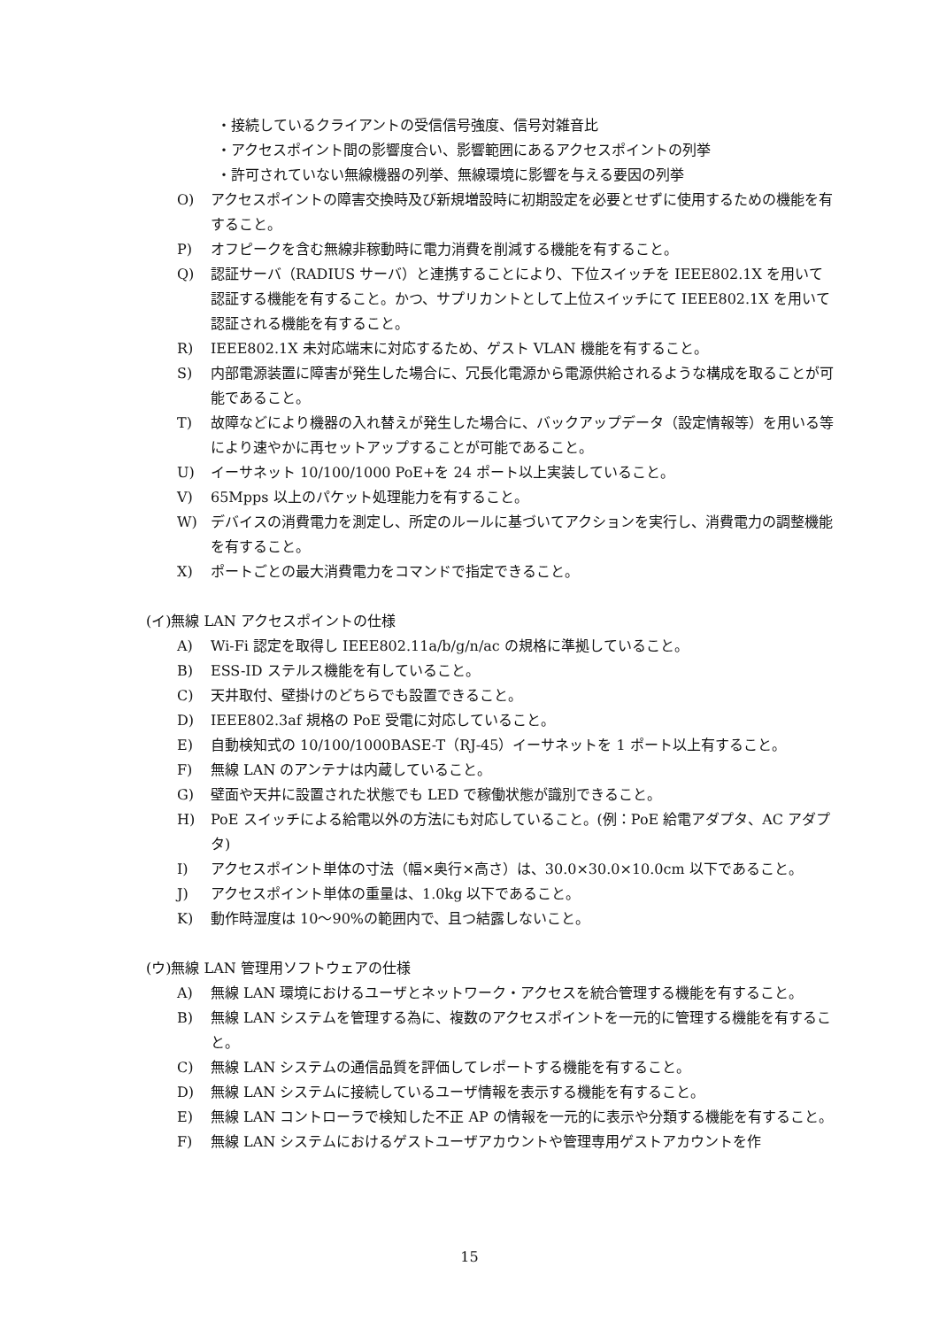・接続しているクライアントの受信信号強度、信号対雑音比
・アクセスポイント間の影響度合い、影響範囲にあるアクセスポイントの列挙
・許可されていない無線機器の列挙、無線環境に影響を与える要因の列挙
O) アクセスポイントの障害交換時及び新規増設時に初期設定を必要とせずに使用するための機能を有すること。
P) オフピークを含む無線非稼動時に電力消費を削減する機能を有すること。
Q) 認証サーバ（RADIUS サーバ）と連携することにより、下位スイッチを IEEE802.1X を用いて認証する機能を有すること。かつ、サプリカントとして上位スイッチにて IEEE802.1X を用いて認証される機能を有すること。
R) IEEE802.1X 未対応端末に対応するため、ゲスト VLAN 機能を有すること。
S) 内部電源装置に障害が発生した場合に、冗長化電源から電源供給されるような構成を取ることが可能であること。
T) 故障などにより機器の入れ替えが発生した場合に、バックアップデータ（設定情報等）を用いる等により速やかに再セットアップすることが可能であること。
U) イーサネット 10/100/1000 PoE+を 24 ポート以上実装していること。
V) 65Mpps 以上のパケット処理能力を有すること。
W) デバイスの消費電力を測定し、所定のルールに基づいてアクションを実行し、消費電力の調整機能を有すること。
X) ポートごとの最大消費電力をコマンドで指定できること。
(イ)無線 LAN アクセスポイントの仕様
A) Wi-Fi 認定を取得し IEEE802.11a/b/g/n/ac の規格に準拠していること。
B) ESS-ID ステルス機能を有していること。
C) 天井取付、壁掛けのどちらでも設置できること。
D) IEEE802.3af 規格の PoE 受電に対応していること。
E) 自動検知式の 10/100/1000BASE-T（RJ-45）イーサネットを 1 ポート以上有すること。
F) 無線 LAN のアンテナは内蔵していること。
G) 壁面や天井に設置された状態でも LED で稼働状態が識別できること。
H) PoE スイッチによる給電以外の方法にも対応していること。(例：PoE 給電アダプタ、AC アダプタ)
I) アクセスポイント単体の寸法（幅×奥行×高さ）は、30.0×30.0×10.0cm 以下であること。
J) アクセスポイント単体の重量は、1.0kg 以下であること。
K) 動作時湿度は 10～90%の範囲内で、且つ結露しないこと。
(ウ)無線 LAN 管理用ソフトウェアの仕様
A) 無線 LAN 環境におけるユーザとネットワーク・アクセスを統合管理する機能を有すること。
B) 無線 LAN システムを管理する為に、複数のアクセスポイントを一元的に管理する機能を有すること。
C) 無線 LAN システムの通信品質を評価してレポートする機能を有すること。
D) 無線 LAN システムに接続しているユーザ情報を表示する機能を有すること。
E) 無線 LAN コントローラで検知した不正 AP の情報を一元的に表示や分類する機能を有すること。
F) 無線 LAN システムにおけるゲストユーザアカウントや管理専用ゲストアカウントを作
15